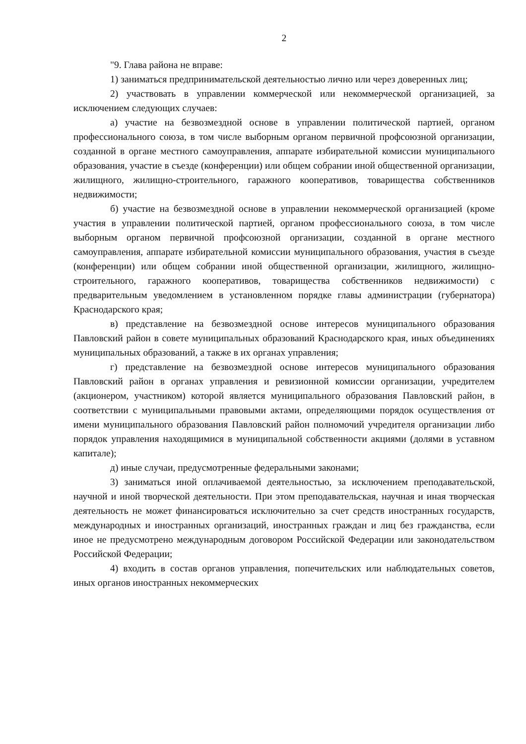2
"9. Глава района не вправе:
1) заниматься предпринимательской деятельностью лично или через доверенных лиц;
2) участвовать в управлении коммерческой или некоммерческой организацией, за исключением следующих случаев:
а) участие на безвозмездной основе в управлении политической партией, органом профессионального союза, в том числе выборным органом первичной профсоюзной организации, созданной в органе местного самоуправления, аппарате избирательной комиссии муниципального образования, участие в съезде (конференции) или общем собрании иной общественной организации, жилищного, жилищно-строительного, гаражного кооперативов, товарищества собственников недвижимости;
б) участие на безвозмездной основе в управлении некоммерческой организацией (кроме участия в управлении политической партией, органом профессионального союза, в том числе выборным органом первичной профсоюзной организации, созданной в органе местного самоуправления, аппарате избирательной комиссии муниципального образования, участия в съезде (конференции) или общем собрании иной общественной организации, жилищного, жилищно-строительного, гаражного кооперативов, товарищества собственников недвижимости) с предварительным уведомлением в установленном порядке главы администрации (губернатора) Краснодарского края;
в) представление на безвозмездной основе интересов муниципального образования Павловский район в совете муниципальных образований Краснодарского края, иных объединениях муниципальных образований, а также в их органах управления;
г) представление на безвозмездной основе интересов муниципального образования Павловский район в органах управления и ревизионной комиссии организации, учредителем (акционером, участником) которой является муниципального образования Павловский район, в соответствии с муниципальными правовыми актами, определяющими порядок осуществления от имени муниципального образования Павловский район полномочий учредителя организации либо порядок управления находящимися в муниципальной собственности акциями (долями в уставном капитале);
д) иные случаи, предусмотренные федеральными законами;
3) заниматься иной оплачиваемой деятельностью, за исключением преподавательской, научной и иной творческой деятельности. При этом преподавательская, научная и иная творческая деятельность не может финансироваться исключительно за счет средств иностранных государств, международных и иностранных организаций, иностранных граждан и лиц без гражданства, если иное не предусмотрено международным договором Российской Федерации или законодательством Российской Федерации;
4) входить в состав органов управления, попечительских или наблюдательных советов, иных органов иностранных некоммерческих